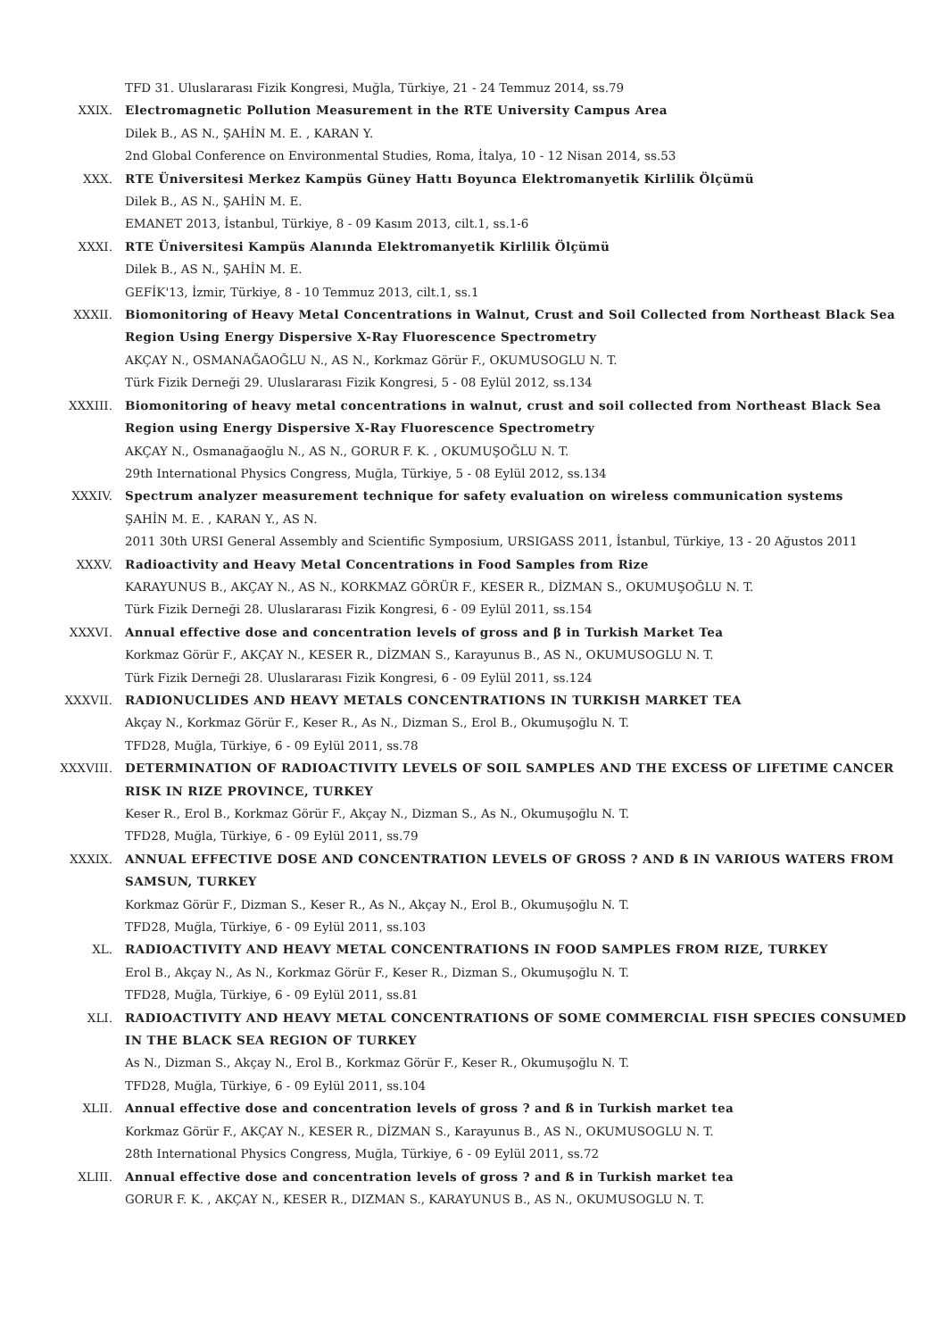TFD 31. Uluslararası Fizik Kongresi, Muğla, Türkiye, 21 - 24 Temmuz 2014, ss.79
XXIX. Electromagnetic Pollution Measurement in the RTE University Campus Area
Dilek B., AS N., ŞAHİN M. E. , KARAN Y.
2nd Global Conference on Environmental Studies, Roma, İtalya, 10 - 12 Nisan 2014, ss.53
XXX. RTE Üniversitesi Merkez Kampüs Güney Hattı Boyunca Elektromanyetik Kirlilik Ölçümü
Dilek B., AS N., ŞAHİN M. E.
EMANET 2013, İstanbul, Türkiye, 8 - 09 Kasım 2013, cilt.1, ss.1-6
XXXI. RTE Üniversitesi Kampüs Alanında Elektromanyetik Kirlilik Ölçümü
Dilek B., AS N., ŞAHİN M. E.
GEFİK'13, İzmir, Türkiye, 8 - 10 Temmuz 2013, cilt.1, ss.1
XXXII. Biomonitoring of Heavy Metal Concentrations in Walnut, Crust and Soil Collected from Northeast Black Sea Region Using Energy Dispersive X-Ray Fluorescence Spectrometry
AKÇAY N., OSMANAĞAOĞLU N., AS N., Korkmaz Görür F., OKUMUSOGLU N. T.
Türk Fizik Derneği 29. Uluslararası Fizik Kongresi, 5 - 08 Eylül 2012, ss.134
XXXIII. Biomonitoring of heavy metal concentrations in walnut, crust and soil collected from Northeast Black Sea Region using Energy Dispersive X-Ray Fluorescence Spectrometry
AKÇAY N., Osmanağaoğlu N., AS N., GORUR F. K. , OKUMUŞOĞLU N. T.
29th International Physics Congress, Muğla, Türkiye, 5 - 08 Eylül 2012, ss.134
XXXIV. Spectrum analyzer measurement technique for safety evaluation on wireless communication systems
ŞAHİN M. E. , KARAN Y., AS N.
2011 30th URSI General Assembly and Scientific Symposium, URSIGASS 2011, İstanbul, Türkiye, 13 - 20 Ağustos 2011
XXXV. Radioactivity and Heavy Metal Concentrations in Food Samples from Rize
KARAYUNUS B., AKÇAY N., AS N., KORKMAZ GÖRÜR F., KESER R., DİZMAN S., OKUMUŞOĞLU N. T.
Türk Fizik Derneği 28. Uluslararası Fizik Kongresi, 6 - 09 Eylül 2011, ss.154
XXXVI. Annual effective dose and concentration levels of gross and β in Turkish Market Tea
Korkmaz Görür F., AKÇAY N., KESER R., DİZMAN S., Karayunus B., AS N., OKUMUSOGLU N. T.
Türk Fizik Derneği 28. Uluslararası Fizik Kongresi, 6 - 09 Eylül 2011, ss.124
XXXVII. RADIONUCLIDES AND HEAVY METALS CONCENTRATIONS IN TURKISH MARKET TEA
Akçay N., Korkmaz Görür F., Keser R., As N., Dizman S., Erol B., Okumuşoğlu N. T.
TFD28, Muğla, Türkiye, 6 - 09 Eylül 2011, ss.78
XXXVIII. DETERMINATION OF RADIOACTIVITY LEVELS OF SOIL SAMPLES AND THE EXCESS OF LIFETIME CANCER RISK IN RIZE PROVINCE, TURKEY
Keser R., Erol B., Korkmaz Görür F., Akçay N., Dizman S., As N., Okumuşoğlu N. T.
TFD28, Muğla, Türkiye, 6 - 09 Eylül 2011, ss.79
XXXIX. ANNUAL EFFECTIVE DOSE AND CONCENTRATION LEVELS OF GROSS ? AND ß IN VARIOUS WATERS FROM SAMSUN, TURKEY
Korkmaz Görür F., Dizman S., Keser R., As N., Akçay N., Erol B., Okumuşoğlu N. T.
TFD28, Muğla, Türkiye, 6 - 09 Eylül 2011, ss.103
XL. RADIOACTIVITY AND HEAVY METAL CONCENTRATIONS IN FOOD SAMPLES FROM RIZE, TURKEY
Erol B., Akçay N., As N., Korkmaz Görür F., Keser R., Dizman S., Okumuşoğlu N. T.
TFD28, Muğla, Türkiye, 6 - 09 Eylül 2011, ss.81
XLI. RADIOACTIVITY AND HEAVY METAL CONCENTRATIONS OF SOME COMMERCIAL FISH SPECIES CONSUMED IN THE BLACK SEA REGION OF TURKEY
As N., Dizman S., Akçay N., Erol B., Korkmaz Görür F., Keser R., Okumuşoğlu N. T.
TFD28, Muğla, Türkiye, 6 - 09 Eylül 2011, ss.104
XLII. Annual effective dose and concentration levels of gross ? and ß in Turkish market tea
Korkmaz Görür F., AKÇAY N., KESER R., DİZMAN S., Karayunus B., AS N., OKUMUSOGLU N. T.
28th International Physics Congress, Muğla, Türkiye, 6 - 09 Eylül 2011, ss.72
XLIII. Annual effective dose and concentration levels of gross ? and ß in Turkish market tea
GORUR F. K. , AKÇAY N., KESER R., DIZMAN S., KARAYUNUS B., AS N., OKUMUSOGLU N. T.